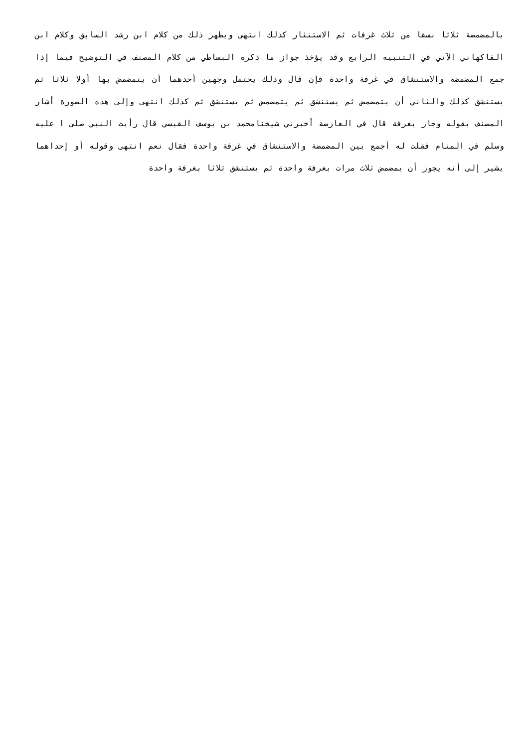بالمضمضة ثلاثا نسقا من ثلاث غرفات ثم الاستنثار كذلك انتهى ويظهر ذلك من كلام ابن رشد السابق وكلام ابن الفاكهاني الآتي في التنبيه الرابع وقد يؤخذ جواز ما ذكره البساطي من كلام المصنف في التوضيح فيما إذا جمع المضمضة والاستنشاق في غرفة واحدة فإن قال وذلك يحتمل وجهين أحدهما أن يتمضمض بها أولا ثلاثا ثم يستنشق كذلك والثاني أن يتمضمض ثم يستنشق ثم يتمضمض ثم يستنشق ثم كذلك انتهى وإلى هذه الصورة أشار المصنف بقوله وجاز بغرفة قال في العارضة أخبرني شيخنامحمد بن يوسف القيسي قال رأيت النبي صلى ا عليه وسلم في المنام فقلت له أجمع بين المضمضة والاستنشاق في غرفة واحدة فقال نعم انتهى وقوله أو إحداهما يشير إلى أنه يجوز أن يمضمض ثلاث مرات بغرفة واحدة ثم يستنشق ثلاثا بغرفة واحدة